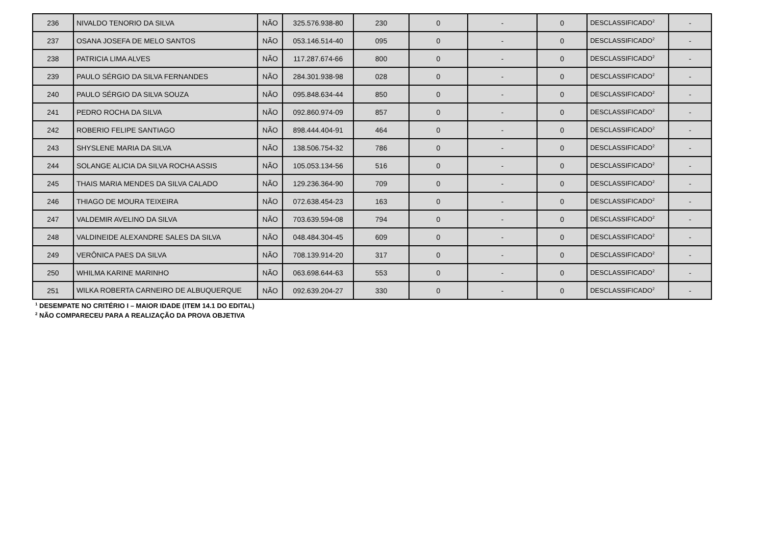| 236 | NIVALDO TENORIO DA SILVA | NÃO | 325.576.938-80 | 230 | 0 | - | 0 | DESCLASSIFICADO<sup>2</sup> | - |
| 237 | OSANA JOSEFA DE MELO SANTOS | NÃO | 053.146.514-40 | 095 | 0 | - | 0 | DESCLASSIFICADO<sup>2</sup> | - |
| 238 | PATRICIA LIMA ALVES | NÃO | 117.287.674-66 | 800 | 0 | - | 0 | DESCLASSIFICADO<sup>2</sup> | - |
| 239 | PAULO SÉRGIO DA SILVA FERNANDES | NÃO | 284.301.938-98 | 028 | 0 | - | 0 | DESCLASSIFICADO<sup>2</sup> | - |
| 240 | PAULO SÉRGIO DA SILVA SOUZA | NÃO | 095.848.634-44 | 850 | 0 | - | 0 | DESCLASSIFICADO<sup>2</sup> | - |
| 241 | PEDRO ROCHA DA SILVA | NÃO | 092.860.974-09 | 857 | 0 | - | 0 | DESCLASSIFICADO<sup>2</sup> | - |
| 242 | ROBERIO FELIPE SANTIAGO | NÃO | 898.444.404-91 | 464 | 0 | - | 0 | DESCLASSIFICADO<sup>2</sup> | - |
| 243 | SHYSLENE MARIA DA SILVA | NÃO | 138.506.754-32 | 786 | 0 | - | 0 | DESCLASSIFICADO<sup>2</sup> | - |
| 244 | SOLANGE ALICIA DA SILVA ROCHA ASSIS | NÃO | 105.053.134-56 | 516 | 0 | - | 0 | DESCLASSIFICADO<sup>2</sup> | - |
| 245 | THAIS MARIA MENDES DA SILVA CALADO | NÃO | 129.236.364-90 | 709 | 0 | - | 0 | DESCLASSIFICADO<sup>2</sup> | - |
| 246 | THIAGO DE MOURA TEIXEIRA | NÃO | 072.638.454-23 | 163 | 0 | - | 0 | DESCLASSIFICADO<sup>2</sup> | - |
| 247 | VALDEMIR AVELINO DA SILVA | NÃO | 703.639.594-08 | 794 | 0 | - | 0 | DESCLASSIFICADO<sup>2</sup> | - |
| 248 | VALDINEIDE ALEXANDRE SALES DA SILVA | NÃO | 048.484.304-45 | 609 | 0 | - | 0 | DESCLASSIFICADO<sup>2</sup> | - |
| 249 | VERÔNICA PAES DA SILVA | NÃO | 708.139.914-20 | 317 | 0 | - | 0 | DESCLASSIFICADO<sup>2</sup> | - |
| 250 | WHILMA KARINE MARINHO | NÃO | 063.698.644-63 | 553 | 0 | - | 0 | DESCLASSIFICADO<sup>2</sup> | - |
| 251 | WILKA ROBERTA CARNEIRO DE ALBUQUERQUE | NÃO | 092.639.204-27 | 330 | 0 | - | 0 | DESCLASSIFICADO<sup>2</sup> | - |
<sup>1</sup> DESEMPATE NO CRITÉRIO I – MAIOR IDADE (ITEM 14.1 DO EDITAL)
<sup>2</sup> NÃO COMPARECEU PARA A REALIZAÇÃO DA PROVA OBJETIVA